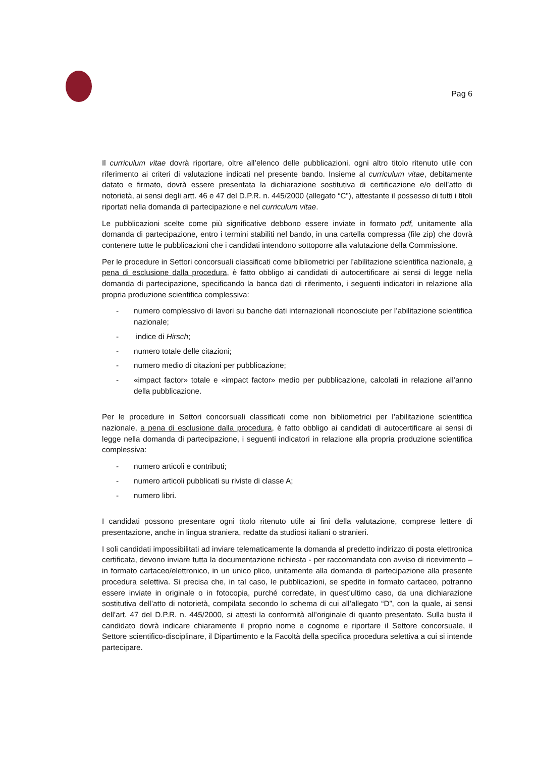Pag 6
Il curriculum vitae dovrà riportare, oltre all’elenco delle pubblicazioni, ogni altro titolo ritenuto utile con riferimento ai criteri di valutazione indicati nel presente bando. Insieme al curriculum vitae, debitamente datato e firmato, dovrà essere presentata la dichiarazione sostitutiva di certificazione e/o dell’atto di notorietà, ai sensi degli artt. 46 e 47 del D.P.R. n. 445/2000 (allegato “C”), attestante il possesso di tutti i titoli riportati nella domanda di partecipazione e nel curriculum vitae.
Le pubblicazioni scelte come più significative debbono essere inviate in formato pdf, unitamente alla domanda di partecipazione, entro i termini stabiliti nel bando, in una cartella compressa (file zip) che dovrà contenere tutte le pubblicazioni che i candidati intendono sottoporre alla valutazione della Commissione.
Per le procedure in Settori concorsuali classificati come bibliometrici per l’abilitazione scientifica nazionale, a pena di esclusione dalla procedura, è fatto obbligo ai candidati di autocertificare ai sensi di legge nella domanda di partecipazione, specificando la banca dati di riferimento, i seguenti indicatori in relazione alla propria produzione scientifica complessiva:
- numero complessivo di lavori su banche dati internazionali riconosciute per l’abilitazione scientifica nazionale;
- indice di Hirsch;
- numero totale delle citazioni;
- numero medio di citazioni per pubblicazione;
- «impact factor» totale e «impact factor» medio per pubblicazione, calcolati in relazione all’anno della pubblicazione.
Per le procedure in Settori concorsuali classificati come non bibliometrici per l’abilitazione scientifica nazionale, a pena di esclusione dalla procedura, è fatto obbligo ai candidati di autocertificare ai sensi di legge nella domanda di partecipazione, i seguenti indicatori in relazione alla propria produzione scientifica complessiva:
- numero articoli e contributi;
- numero articoli pubblicati su riviste di classe A;
- numero libri.
I candidati possono presentare ogni titolo ritenuto utile ai fini della valutazione, comprese lettere di presentazione, anche in lingua straniera, redatte da studiosi italiani o stranieri.
I soli candidati impossibilitati ad inviare telematicamente la domanda al predetto indirizzo di posta elettronica certificata, devono inviare tutta la documentazione richiesta - per raccomandata con avviso di ricevimento – in formato cartaceo/elettronico, in un unico plico, unitamente alla domanda di partecipazione alla presente procedura selettiva. Si precisa che, in tal caso, le pubblicazioni, se spedite in formato cartaceo, potranno essere inviate in originale o in fotocopia, purché corredate, in quest’ultimo caso, da una dichiarazione sostitutiva dell’atto di notorietà, compilata secondo lo schema di cui all’allegato “D”, con la quale, ai sensi dell’art. 47 del D.P.R. n. 445/2000, si attesti la conformità all’originale di quanto presentato. Sulla busta il candidato dovrà indicare chiaramente il proprio nome e cognome e riportare il Settore concorsuale, il Settore scientifico-disciplinare, il Dipartimento e la Facoltà della specifica procedura selettiva a cui si intende partecipare.